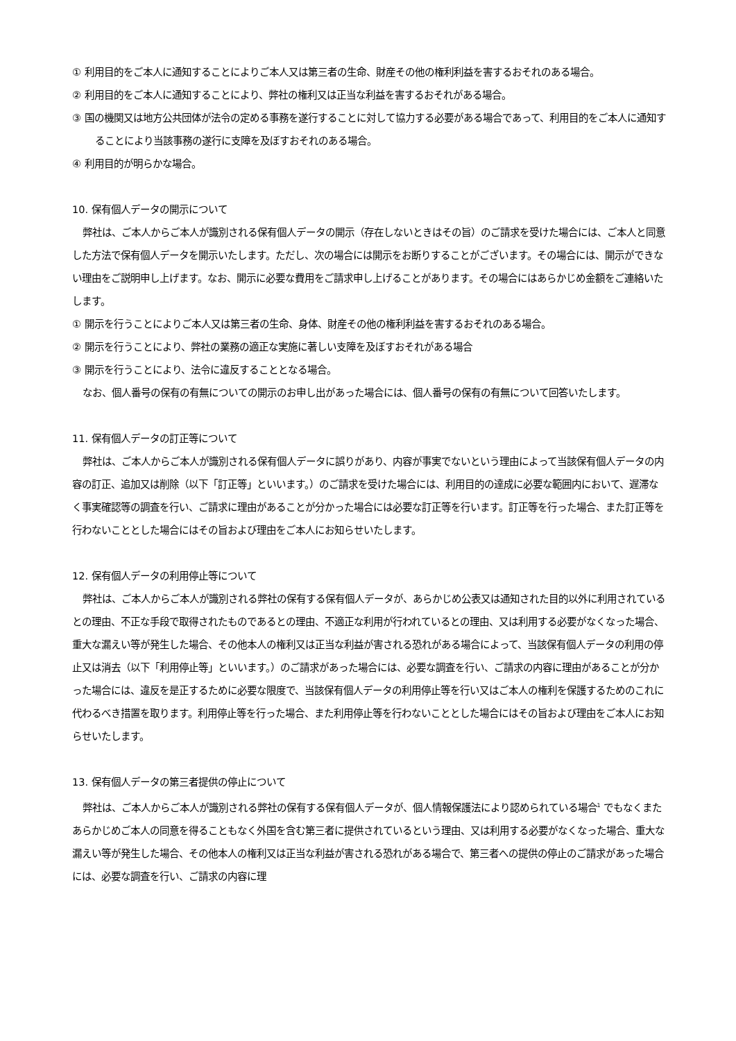① 利用目的をご本人に通知することによりご本人又は第三者の生命、財産その他の権利利益を害するおそれのある場合。
② 利用目的をご本人に通知することにより、弊社の権利又は正当な利益を害するおそれがある場合。
③ 国の機関又は地方公共団体が法令の定める事務を遂行することに対して協力する必要がある場合であって、利用目的をご本人に通知することにより当該事務の遂行に支障を及ぼすおそれのある場合。
④ 利用目的が明らかな場合。
10. 保有個人データの開示について
弊社は、ご本人からご本人が識別される保有個人データの開示（存在しないときはその旨）のご請求を受けた場合には、ご本人と同意した方法で保有個人データを開示いたします。ただし、次の場合には開示をお断りすることがございます。その場合には、開示ができない理由をご説明申し上げます。なお、開示に必要な費用をご請求申し上げることがあります。その場合にはあらかじめ金額をご連絡いたします。
① 開示を行うことによりご本人又は第三者の生命、身体、財産その他の権利利益を害するおそれのある場合。
② 開示を行うことにより、弊社の業務の適正な実施に著しい支障を及ぼすおそれがある場合
③ 開示を行うことにより、法令に違反することとなる場合。
なお、個人番号の保有の有無についての開示のお申し出があった場合には、個人番号の保有の有無について回答いたします。
11. 保有個人データの訂正等について
弊社は、ご本人からご本人が識別される保有個人データに誤りがあり、内容が事実でないという理由によって当該保有個人データの内容の訂正、追加又は削除（以下「訂正等」といいます。）のご請求を受けた場合には、利用目的の達成に必要な範囲内において、遅滞なく事実確認等の調査を行い、ご請求に理由があることが分かった場合には必要な訂正等を行います。訂正等を行った場合、また訂正等を行わないこととした場合にはその旨および理由をご本人にお知らせいたします。
12. 保有個人データの利用停止等について
弊社は、ご本人からご本人が識別される弊社の保有する保有個人データが、あらかじめ公表又は通知された目的以外に利用されているとの理由、不正な手段で取得されたものであるとの理由、不適正な利用が行われているとの理由、又は利用する必要がなくなった場合、重大な漏えい等が発生した場合、その他本人の権利又は正当な利益が害される恐れがある場合によって、当該保有個人データの利用の停止又は消去（以下「利用停止等」といいます。）のご請求があった場合には、必要な調査を行い、ご請求の内容に理由があることが分かった場合には、違反を是正するために必要な限度で、当該保有個人データの利用停止等を行い又はご本人の権利を保護するためのこれに代わるべき措置を取ります。利用停止等を行った場合、また利用停止等を行わないこととした場合にはその旨および理由をご本人にお知らせいたします。
13. 保有個人データの第三者提供の停止について
弊社は、ご本人からご本人が識別される弊社の保有する保有個人データが、個人情報保護法により認められている場合<sup>1</sup> でもなくまたあらかじめご本人の同意を得ることもなく外国を含む第三者に提供されているという理由、又は利用する必要がなくなった場合、重大な漏えい等が発生した場合、その他本人の権利又は正当な利益が害される恐れがある場合で、第三者への提供の停止のご請求があった場合には、必要な調査を行い、ご請求の内容に理